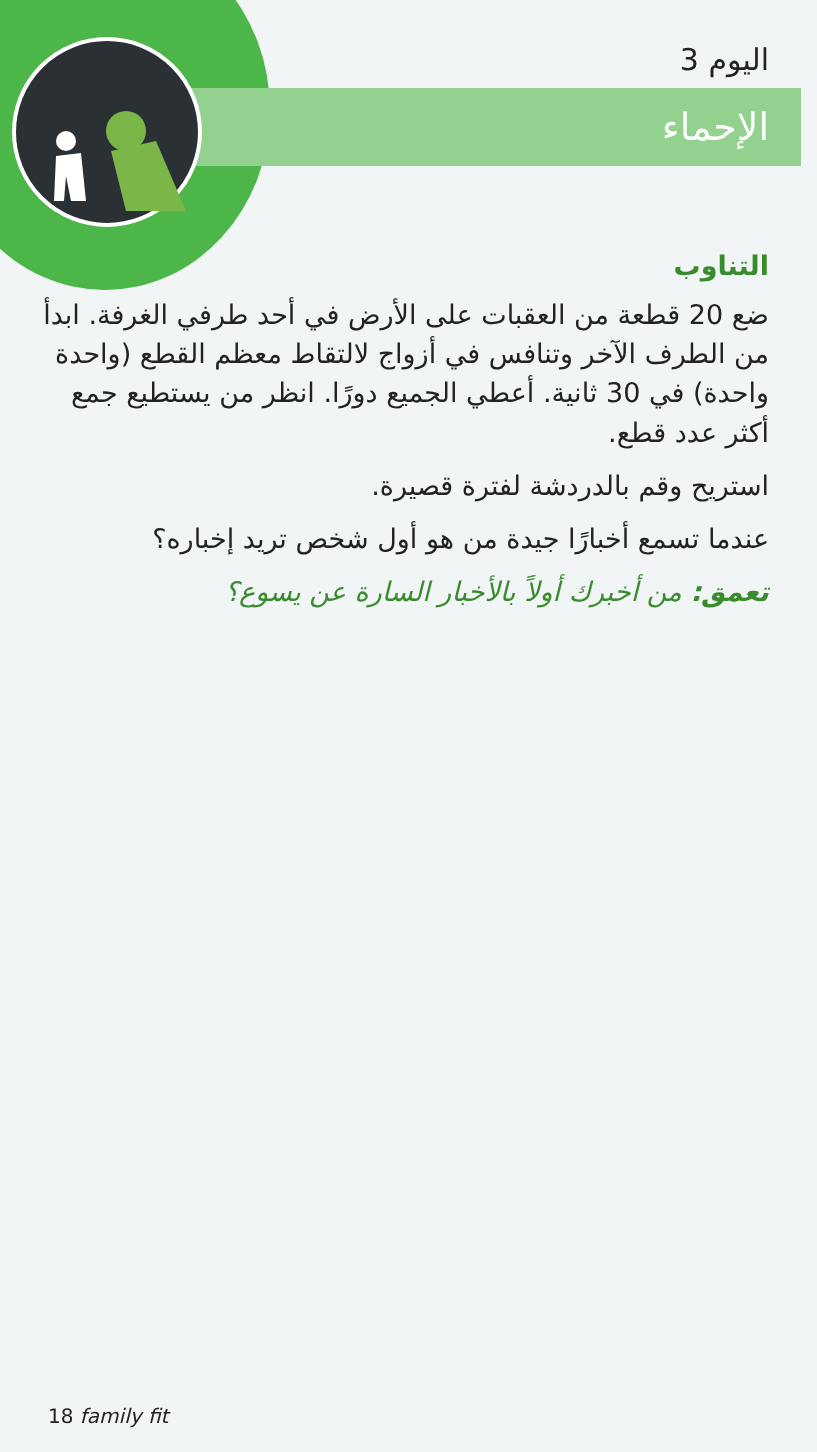اليوم 3
الإحماء
التناوب
ضع 20 قطعة من العقبات على الأرض في أحد طرفي الغرفة. ابدأ من الطرف الآخر وتنافس في أزواج لالتقاط معظم القطع (واحدة واحدة) في 30 ثانية. أعطي الجميع دورًا. انظر من يستطيع جمع أكثر عدد قطع.
استريح وقم بالدردشة لفترة قصيرة.
عندما تسمع أخبارًا جيدة من هو أول شخص تريد إخباره؟
تعمق: من أخبرك أولاً بالأخبار السارة عن يسوع؟
18 family fit